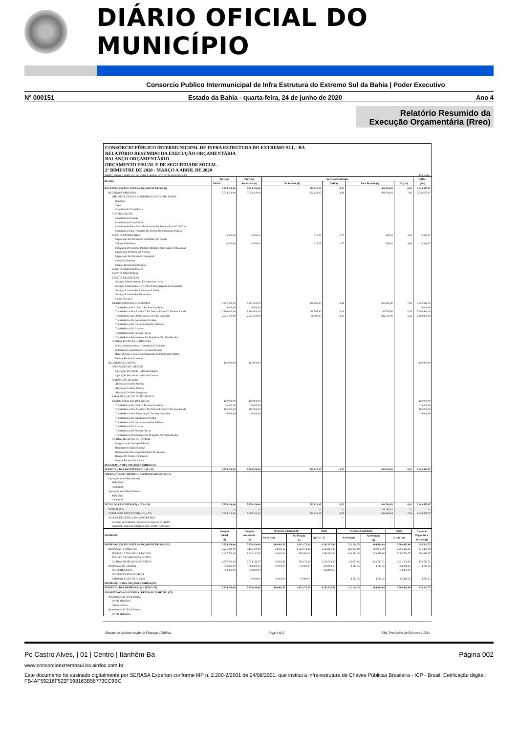DIÁRIO OFICIAL DO MUNICÍPIO
Consorcio Publico Intermunicipal de Infra Estrutura do Extremo Sul da Bahia | Poder Executivo
Nº 000151 Estado da Bahia - quarta-feira, 24 de junho de 2020 Ano 4
Relatório Resumido da
Execução Orçamentária (Rreo)
CONSÓRCIO PÚBLICO INTERMUNICIPAL DE INFRA ESTRUTURA DO EXTREMO SUL - BA
RELATÓRIO RESUMIDO DA EXECUÇÃO ORÇAMENTÁRIA
BALANÇO ORÇAMENTÁRIO
ORÇAMENTO FISCAL E DE SEGURIDADE SOCIAL
2º BIMESTRE DE 2020 - MARÇO A ABRIL DE 2020
RREO - Anexo 1 (LRF, Art. 52, inciso I, alíneas "a" e "b" do inciso II e §1º) Em Reais
| Receitas | Previsão | Previsão | Receitas Realizadas | | | | Saldo |
| --- | --- | --- | --- | --- | --- | --- | --- |
| | Inicial | Atualizada (a) | No Período (b) | %(b/a) | Até o Período (c) | % (c/a) | (a-c) |
| RECEITAS(EXCETO INTRA-ORÇAMENTÁRIAS) (I) | 5.854.100,00 | 5.854.100,00 | 252.621,05 | 4,32 | 404.544,93 | 6,91 | 5.449.555,07 |
| RECEITAS CORRENTES | 5.734.100,00 | 5.734.100,00 | 252.621,05 | 4,41 | 404.544,93 | 7,06 | 5.329.555,07 |
| IMPOSTOS, TAXAS E CONTRIBUIÇÕES DE MELHORIA | | | | | | | |
| Impostos | | | | | | | |
| Taxas | | | | | | | |
| Contribuição De Melhoria | | | | | | | |
| CONTRIBUIÇÕES | | | | | | | |
| Contribuições Sociais | | | | | | | |
| Contribuições Econômicas | | | | | | | |
| Contribuições Para Entidades Privadas De Serviço Social E De Forn | | | | | | | |
| Contribuição Para O Custeio Do Serviço De Iluminação Pública | | | | | | | |
| RECEITA PATRIMONIAL | 6.500,00 | 6.500,00 | 115,15 | 1,77 | 289,03 | 4,45 | 6.210,97 |
| Exploração Do Patrimônio Imobiliário Do Estado | | | | | | | |
| Valores Mobiliários | 6.500,00 | 6.500,00 | 115,15 | 1,77 | 289,03 | 4,45 | 6.210,97 |
| Delegação De Serviços Públicos Mediante Concessão, Permissão, A | | | | | | | |
| Exploração De Recursos Naturais | | | | | | | |
| Exploração Do Patrimônio Intangível | | | | | | | |
| Cessão De Direitos | | | | | | | |
| Demais Receitas Patrimoniais | | | | | | | |
| RECEITA AGROPECUÁRIA | | | | | | | |
| RECEITA INDUSTRIAL | | | | | | | |
| RECEITA DE SERVIÇOS | | | | | | | |
| Serviços Administrativos E Comerciais Gerais | | | | | | | |
| Serviços E Atividades Referentes À Navegação E Ao Transporte | | | | | | | |
| Serviços E Atividades Referentes À Saúde | | | | | | | |
| Serviços E Atividades Financeiras | | | | | | | |
| Outros Serviços | | | | | | | |
| TRANSFERÊNCIAS CORRENTES | 5.727.600,00 | 5.727.600,00 | 252.505,90 | 4,41 | 404.255,90 | 7,06 | 5.323.344,10 |
| Transferências Da União E De Suas Entidades | 6.000,00 | 6.000,00 | | | | | 6.000,00 |
| Transferências Dos Estados E Do Distrito Federal E De Suas Entida | 3.100.000,00 | 3.100.000,00 | 191.505,90 | 6,18 | 191.505,90 | 6,18 | 2.908.494,10 |
| Transferências Dos Municípios E De Suas Entidades | 2.621.600,00 | 2.621.600,00 | 61.000,00 | 2,33 | 212.750,00 | 8,12 | 2.408.850,00 |
| Transferências De Instituições Privadas | | | | | | | |
| Transferências De Outras Instituições Públicas | | | | | | | |
| Transferências Do Exterior | | | | | | | |
| Transferências De Pessoas Físicas | | | | | | | |
| Transferências Provenientes De Depósitos Não Identificados | | | | | | | |
| OUTRAS RECEITAS CORRENTES | | | | | | | |
| Multas Administrativas, Contratuais E Judiciais | | | | | | | |
| Indenizações, Restituições E Ressarcimentos | | | | | | | |
| Bens, Direitos E Valores Incorporados Ao Patrimônio Público | | | | | | | |
| Demais Receitas Correntes | | | | | | | |
| RECEITAS DE CAPITAL | 120.000,00 | 120.000,00 | | | | | 120.000,00 |
| OPERAÇÕES DE CRÉDITO | | | | | | | |
| Operações De Crédito - Mercado Interno | | | | | | | |
| Operações De Crédito - Mercado Externo | | | | | | | |
| ALIENAÇÃO DE BENS | | | | | | | |
| Alienação De Bens Móveis | | | | | | | |
| Alienação De Bens Imóveis | | | | | | | |
| Alienação De Bens Intangíveis | | | | | | | |
| AMORTIZAÇÃO DE EMPRÉSTIMOS | | | | | | | |
| TRANSFERÊNCIAS DE CAPITAL | 120.000,00 | 120.000,00 | | | | | 120.000,00 |
| Transferências Da União E De Suas Entidades | 10.000,00 | 10.000,00 | | | | | 10.000,00 |
| Transferências Dos Estados E Do Distrito Federal E De Suas Entida | 100.000,00 | 100.000,00 | | | | | 100.000,00 |
| Transferências Dos Municípios E De Suas Entidades | 10.000,00 | 10.000,00 | | | | | 10.000,00 |
| Transferências De Instituições Privadas | | | | | | | |
| Transferências De Outras Instituições Públicas | | | | | | | |
| Transferências Do Exterior | | | | | | | |
| Transferências De Pessoas Físicas | | | | | | | |
| Transferências Provenientes De Depósitos Não Identificados | | | | | | | |
| OUTRAS RECEITAS DE CAPITAL | | | | | | | |
| Integralização De Capital Social | | | | | | | |
| Resultado Do Banco Central | | | | | | | |
| Remuneração Das Disponibilidades Do Tesouro | | | | | | | |
| Resgate De Títulos Do Tesouro | | | | | | | |
| Demais Receitas De Capital | | | | | | | |
| RECEITAS(INTRA-ORÇAMENTÁRIAS) (II) | | | | | | | |
| SUBTOTAL DAS RECEITAS (III) = (I + II) | 5.854.100,00 | 5.854.100,00 | 252.621,05 | 4,32 | 404.544,93 | 6,91 | 5.449.555,07 |
| OPERAÇÕES DE CRÉDITO / REFINANCIAMENTO (IV) | | | | | | | |
| Operações de Crédito Internas | | | | | | | |
| Mobiliária | | | | | | | |
| Contratual | | | | | | | |
| Operações de Crédito Externas | | | | | | | |
| Mobiliária | | | | | | | |
| Contratual | | | | | | | |
| TOTAL DAS RECEITAS (V) = (III + IV) | 5.854.100,00 | 5.854.100,00 | 252.621,05 | 4,32 | 404.544,93 | 6,91 | 5.449.555,07 |
| DÉFICIT (VI) | — | — | — | — | 60.140,01 | — | — |
| TOTAL COM DÉFICIT (VII) = (V + VI) | 5.854.100,00 | 5.854.100,00 | 252.621,05 | 4,32 | 464.684,94 | 7,94 | 5.449.555,07 |
| SALDOS DE EXERCÍCIOS ANTERIORES | — | | — | — | — | — | — |
| Recursos Arrecadados em Exercícios Anteriores - RPPS | — | | — | — | — | — | — |
| Superávit Financeiro Utilizado para Créditos Adicionais | — | | — | — | — | — | — |
| DESPESAS | Dotação Inicial (d) | Dotação Atualizada (e) | Despesas Empenhadas | | Saldo | Despesas Liquidadas | | Saldo | Despesas Pagas Até o Período (j) |
| --- | --- | --- | --- | --- | --- | --- | --- | --- | --- |
| | | | No Período | Até Período (f) | | No Período | Até Período (h) | | |
| | | | | | (g) = (e - f) | | | (i) = (e - h) | |
| DESPESAS(EXCETO INTRA-ORÇAMENTÁRIAS)(VIII) | 5.854.100,00 | 5.854.100,00 | 104.601,51 | 1.611.172,14 | 4.242.927,86 | 211.104,35 | 464.684,94 | 5.389.415,06 | 436.201,73 |
| DESPESAS CORRENTES | 5.235.300,00 | 5.165.300,00 | 34.601,51 | 1.541.172,14 | 3.624.127,86 | 206.393,00 | 459.973,59 | 4.705.326,41 | 431.490,38 |
| PESSOAL E ENCARGOS SOCIAIS | 2.437.700,00 | 2.413.181,63 | 15.000,00 | 959.000,00 | 1.454.181,63 | 143.341,18 | 329.459,88 | 2.083.721,75 | 300.976,67 |
| JUROS E ENCARGOS DA DÍVIDA | | | | | | | | | |
| OUTRAS DESPESAS CORRENTES | 2.797.600,00 | 2.752.118,37 | 19.601,51 | 582.172,14 | 2.169.946,23 | 63.051,82 | 130.513,71 | 2.621.604,66 | 130.513,71 |
| DESPESAS DE CAPITAL | 618.800,00 | 688.800,00 | 70.000,00 | 70.000,00 | 618.800,00 | 4.711,35 | 4.711,35 | 684.088,65 | 4.711,35 |
| INVESTIMENTOS | 618.800,00 | 618.800,00 | | | 618.800,00 | | | 618.800,00 | |
| INVERSÕES FINANCEIRAS | | | | | | | | | |
| AMORTIZAÇÃO DA DÍVIDA | | 70.000,00 | 70.000,00 | 70.000,00 | | 4.711,35 | 4.711,35 | 65.288,65 | 4.711,35 |
| DESPESAS(INTRA-ORÇAMENTÁRIAS)(IX) | | | | | | | | | |
| SUBTOTAL DAS DESPESAS (X) = (VIII + IX) | 5.854.100,00 | 5.854.100,00 | 104.601,51 | 1.611.172,14 | 4.242.927,86 | 211.104,35 | 464.684,94 | 5.389.415,06 | 436.201,73 |
| AMORTIZAÇÃO DA DÍVIDA / REFINANCIAMENTO (XI) | | | | | | | | | |
| Amortização da Dívida Interna | | | | | | | | | |
| Dívida Mobiliária | | | | | | | | | |
| Outras Dívidas | | | | | | | | | |
| Amortização da Dívida Externa | | | | | | | | | |
| Dívida Mobiliária | | | | | | | | | |
Sistema de Administração de Finanças Públicas Page 1 of 2 E&L Produções de Software LTDA
Pc Castro Alves, | 01 | Centro | Itanhém-Ba Página 002
www.consorcioextremosul.ba.airdoc.com.br
Este documento foi assinado digitalmente por SERASA Experian conforme MP n. 2.200-2/2001 de 24/08/2001, que institui a infra-estrutura de Chaves Públicas Brasileira - ICP - Brasil. Cetificação diigital: FB4AF59216F522F598163B58773EC9BC